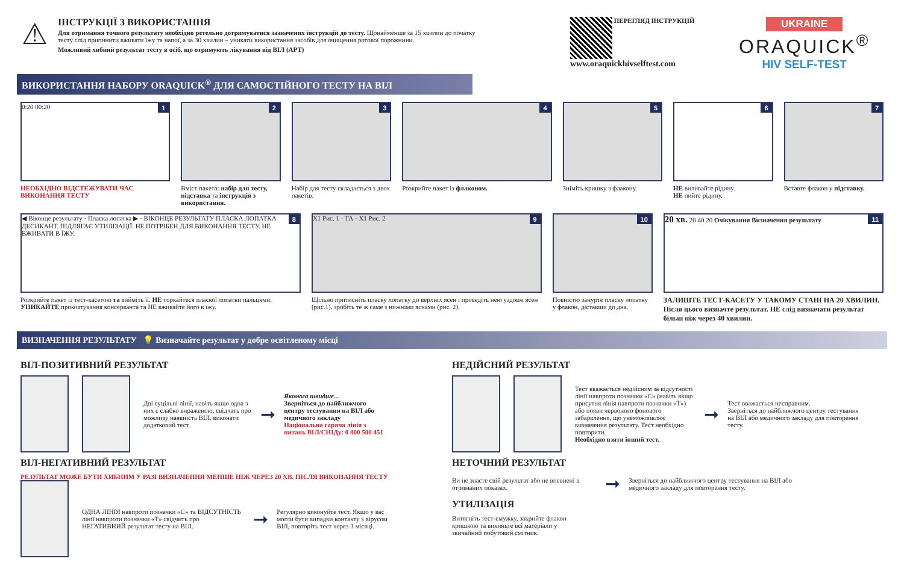⚠
ІНСТРУКЦІЇ З ВИКОРИСТАННЯ
Для отримання точного результату необхідно ретельно дотримуватися зазначених інструкцій до тесту. Щонайменше за 15 хвилин до початку тесту слід припинити вживати їжу та напої, а за 30 хвилин – уникати використання засобів для очищення ротової порожнини.
Можливий хибний результат тесту в осіб, що отримують лікування від ВІЛ (АРТ)
ПЕРЕГЛЯД ІНСТРУКЦІЙ
www.oraquickhivselftest.com
UKRAINE
ORAQUICK<sup>®</sup>
HIV SELF-TEST
ВИКОРИСТАННЯ НАБОРУ ORAQUICK<sup>®</sup> ДЛЯ САМОСТІЙНОГО ТЕСТУ НА ВІЛ
1 0:20 00:20
НЕОБХІДНО ВІДСТЕЖУВАТИ ЧАС ВИКОНАННЯ ТЕСТУ
2
Вміст пакета: набір для тесту, підставка та інструкція з використання.
3
Набір для тесту складається з двох пакетів.
4
Розкрийте пакет із флаконом.
5
Зніміть кришку з флакону.
6
НЕ виливайте рідину.
НЕ пийте рідину.
7
Вставте флакон у підставку.
8 ◀ Віконце результату · Пласка лопатка ▶ · ВІКОНЦЕ РЕЗУЛЬТАТУ ПЛАСКА ЛОПАТКА ДЕСИКАНТ. ПІДЛЯГАЄ УТИЛІЗАЦІЇ. НЕ ПОТРІБЕН ДЛЯ ВИКОНАННЯ ТЕСТУ. НЕ ВЖИВАТИ В ЇЖУ.
Розкрийте пакет із тест-касетою та вийміть її. НЕ торкайтеся пласкої лопатки пальцями. УНИКАЙТЕ проковтування консерванта та НЕ вживайте його в їжу.
9 X1 Рис. 1 · ТА · X1 Рис. 2
Щільно притисніть пласку лопатку до верхніх ясен і проведіть нею уздовж ясен (рис.1), зробіть те ж саме з нижніми яснами (рис. 2).
10
Повністю занурте пласку лопатку у флакон, діставши до дна.
11 20 хв. 20 40 20 Очікування Визначення результату
ЗАЛИШТЕ ТЕСТ-КАСЕТУ У ТАКОМУ СТАНІ НА 20 ХВИЛИН. Після цього визначте результат. НЕ слід визначати результат більш ніж через 40 хвилин.
ВИЗНАЧЕННЯ РЕЗУЛЬТАТУ 💡 Визначайте результат у добре освітленому місці
ВІЛ-ПОЗИТИВНИЙ РЕЗУЛЬТАТ
Дві суцільні лінії, навіть якщо одна з них є слабко вираженою, свідчать про можливу наявність ВІЛ. виконати додатковий тест. ➞ Якомога швидше...
Зверніться до найближчого центру тестування на ВІЛ або медичного закладу
Національна гаряча лінія з питань ВІЛ/СНІДу: 0 800 500 451
ВІЛ-НЕГАТИВНИЙ РЕЗУЛЬТАТ
РЕЗУЛЬТАТ МОЖЕ БУТИ ХИБНИМ У РАЗІ ВИЗНАЧЕННЯ МЕНШЕ НІЖ ЧЕРЕЗ 20 ХВ. ПІСЛЯ ВИКОНАННЯ ТЕСТУ
ОДНА ЛІНІЯ навпроти позначки «С» та ВІДСУТНІСТЬ лінії навпроти позначки «Т» свідчить про НЕГАТИВНИЙ результат тесту на ВІЛ. ➞ Регулярно виконуйте тест. Якщо у вас могли бути випадки контакту з вірусом ВІЛ, повторіть тест через 3 місяці.
НЕДІЙСНИЙ РЕЗУЛЬТАТ
Тест вважається недійсним за відсутності лінії навпроти позначки «С» (навіть якщо присутня лінія навпроти позначки «Т») або появи червоного фонового забарвлення, що унеможливлює визначення результату. Тест необхідно повторити.
Необхідно взяти інший тест. ➞ Тест вважається несправним.
Зверніться до найближчого центру тестування на ВІЛ або медичного закладу для повторення тесту.
НЕТОЧНИЙ РЕЗУЛЬТАТ
Ви не знаєте свій результат або не впевнені в отриманих показах. ➞ Зверніться до найближчого центру тестування на ВІЛ або медичного закладу для повторення тесту.
УТИЛІЗАЦІЯ
Витягніть тест-смужку, закрийте флакон кришкою та викиньте всі матеріали у звичайний побутовий смітник.